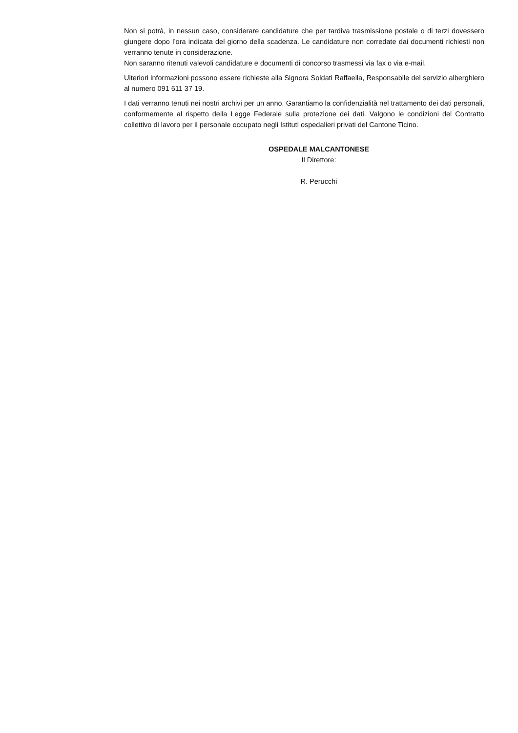Non si potrà, in nessun caso, considerare candidature che per tardiva trasmissione postale o di terzi dovessero giungere dopo l’ora indicata del giorno della scadenza. Le candidature non corredate dai documenti richiesti non verranno tenute in considerazione.
Non saranno ritenuti valevoli candidature e documenti di concorso trasmessi via fax o via e-mail.
Ulteriori informazioni possono essere richieste alla Signora Soldati Raffaella, Responsabile del servizio alberghiero al numero 091 611 37 19.
I dati verranno tenuti nei nostri archivi per un anno. Garantiamo la confidenzialità nel trattamento dei dati personali, conformemente al rispetto della Legge Federale sulla protezione dei dati. Valgono le condizioni del Contratto collettivo di lavoro per il personale occupato negli Istituti ospedalieri privati del Cantone Ticino.
OSPEDALE MALCANTONESE
Il Direttore:
R. Perucchi